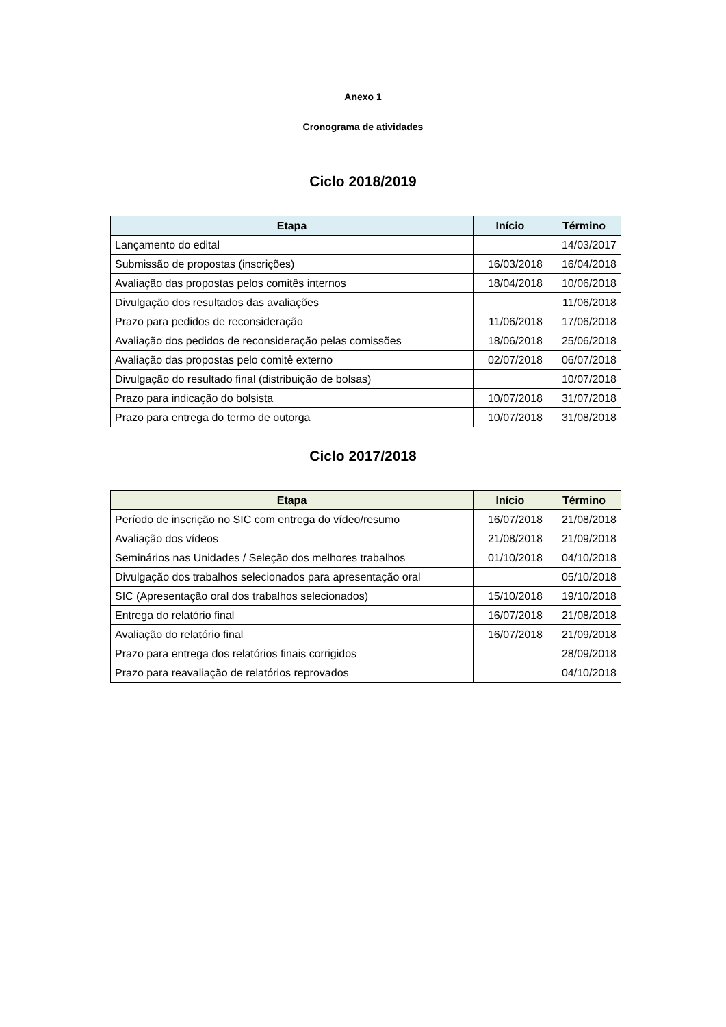Anexo 1
Cronograma de atividades
Ciclo 2018/2019
| Etapa | Início | Término |
| --- | --- | --- |
| Lançamento do edital | | 14/03/2017 |
| Submissão de propostas (inscrições) | 16/03/2018 | 16/04/2018 |
| Avaliação das propostas pelos comitês internos | 18/04/2018 | 10/06/2018 |
| Divulgação dos resultados das avaliações | | 11/06/2018 |
| Prazo para pedidos de reconsideração | 11/06/2018 | 17/06/2018 |
| Avaliação dos pedidos de reconsideração pelas comissões | 18/06/2018 | 25/06/2018 |
| Avaliação das propostas pelo comitê externo | 02/07/2018 | 06/07/2018 |
| Divulgação do resultado final (distribuição de bolsas) | | 10/07/2018 |
| Prazo para indicação do bolsista | 10/07/2018 | 31/07/2018 |
| Prazo para entrega do termo de outorga | 10/07/2018 | 31/08/2018 |
Ciclo 2017/2018
| Etapa | Início | Término |
| --- | --- | --- |
| Período de inscrição no SIC com entrega do vídeo/resumo | 16/07/2018 | 21/08/2018 |
| Avaliação dos vídeos | 21/08/2018 | 21/09/2018 |
| Seminários nas Unidades / Seleção dos melhores trabalhos | 01/10/2018 | 04/10/2018 |
| Divulgação dos trabalhos selecionados para apresentação oral | | 05/10/2018 |
| SIC (Apresentação oral dos trabalhos selecionados) | 15/10/2018 | 19/10/2018 |
| Entrega do relatório final | 16/07/2018 | 21/08/2018 |
| Avaliação do relatório final | 16/07/2018 | 21/09/2018 |
| Prazo para entrega dos relatórios finais corrigidos | | 28/09/2018 |
| Prazo para reavaliação de relatórios reprovados | | 04/10/2018 |